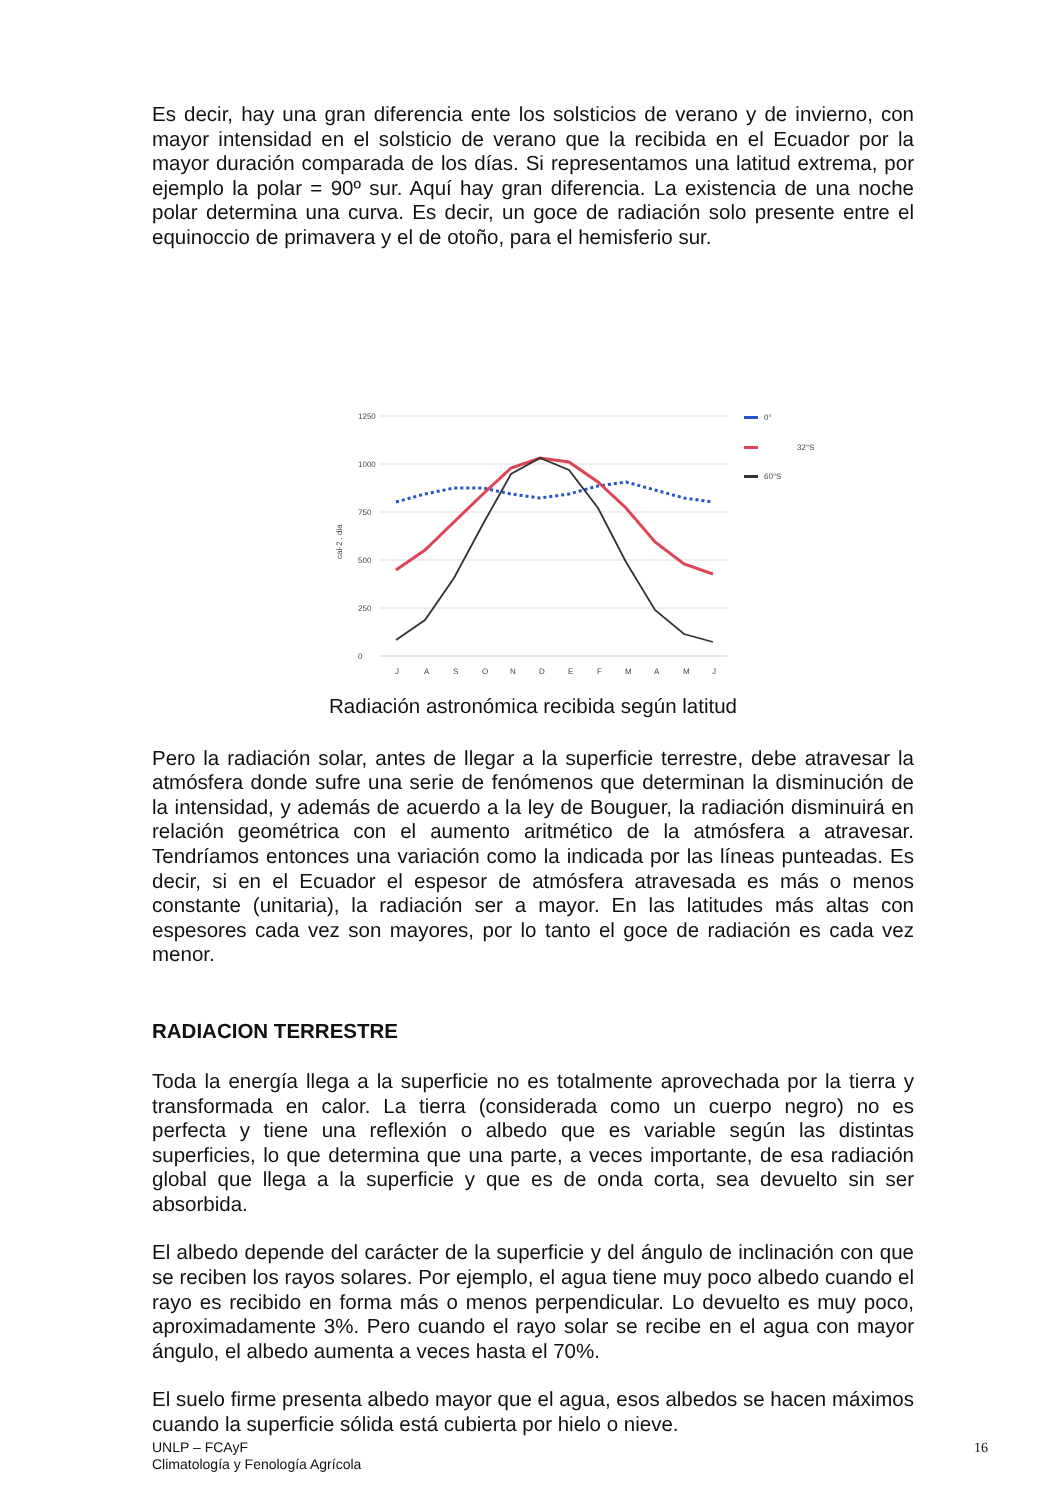Es decir, hay una gran diferencia ente los solsticios de verano y de invierno, con mayor intensidad en el solsticio de verano que la recibida en el Ecuador por la mayor duración comparada de los días. Si representamos una latitud extrema, por ejemplo la polar = 90º sur. Aquí hay gran diferencia. La existencia de una noche polar determina una curva. Es decir, un goce de radiación solo presente entre el equinoccio de primavera y el de otoño, para el hemisferio sur.
0
250
500
750
1000
1250
cal-2 . dia
J
A
S
O
N
D
E
F
M
A
M
J
0°
32°S
60°S
Radiación astronómica recibida según latitud
Pero la radiación solar, antes de llegar a la superficie terrestre, debe atravesar la atmósfera donde sufre una serie de fenómenos que determinan la disminución de la intensidad, y además de acuerdo a la ley de Bouguer, la radiación disminuirá en relación geométrica con el aumento aritmético de la atmósfera a atravesar. Tendríamos entonces una variación como la indicada por las líneas punteadas. Es decir, si en el Ecuador el espesor de atmósfera atravesada es más o menos constante (unitaria), la radiación ser a mayor. En las latitudes más altas con espesores cada vez son mayores, por lo tanto el goce de radiación es cada vez menor.
RADIACION TERRESTRE
Toda la energía llega a la superficie no es totalmente aprovechada por la tierra y transformada en calor. La tierra (considerada como un cuerpo negro) no es perfecta y tiene una reflexión o albedo que es variable según las distintas superficies, lo que determina que una parte, a veces importante, de esa radiación global que llega a la superficie y que es de onda corta, sea devuelto sin ser absorbida.
El albedo depende del carácter de la superficie y del ángulo de inclinación con que se reciben los rayos solares. Por ejemplo, el agua tiene muy poco albedo cuando el rayo es recibido en forma más o menos perpendicular. Lo devuelto es muy poco, aproximadamente 3%. Pero cuando el rayo solar se recibe en el agua con mayor ángulo, el albedo aumenta a veces hasta el 70%.
El suelo firme presenta albedo mayor que el agua, esos albedos se hacen máximos cuando la superficie sólida está cubierta por hielo o nieve.
UNLP – FCAyF
Climatología y Fenología Agrícola
16